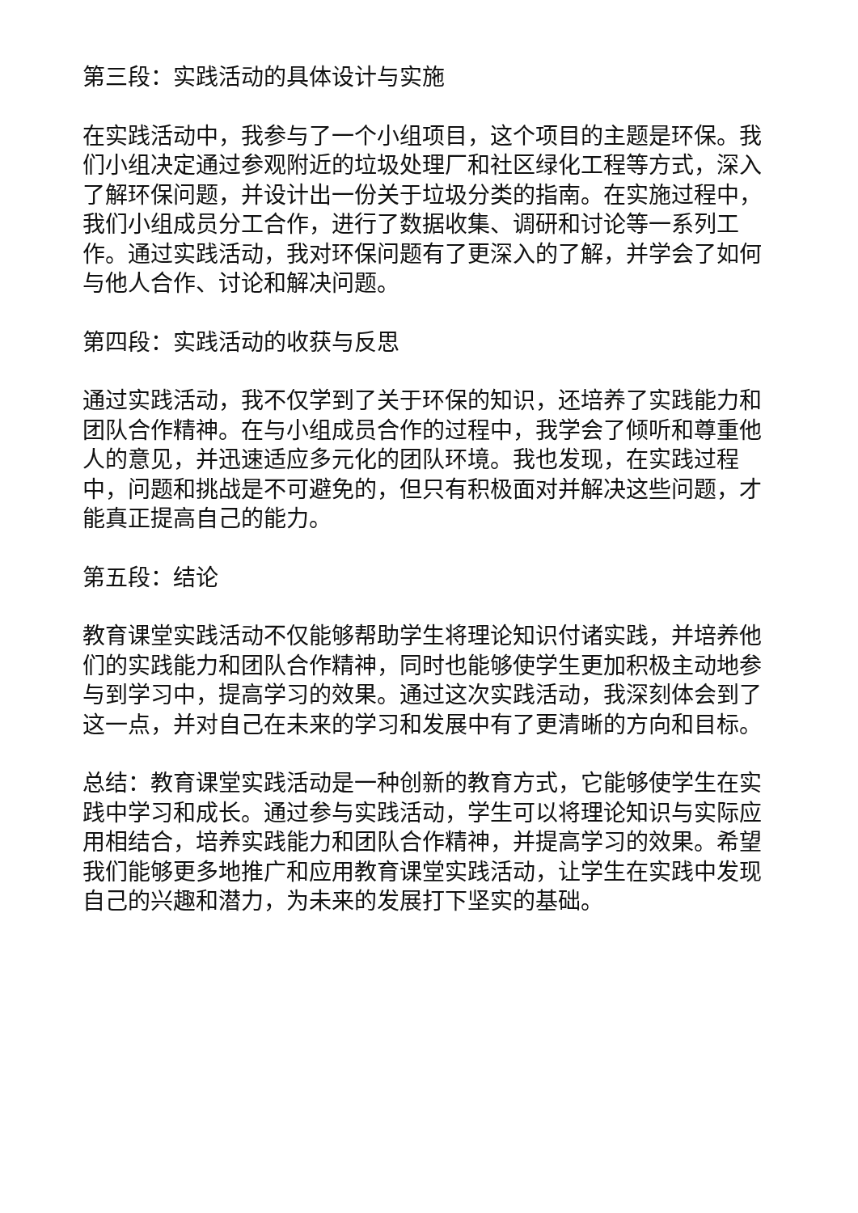第三段：实践活动的具体设计与实施
在实践活动中，我参与了一个小组项目，这个项目的主题是环保。我们小组决定通过参观附近的垃圾处理厂和社区绿化工程等方式，深入了解环保问题，并设计出一份关于垃圾分类的指南。在实施过程中，我们小组成员分工合作，进行了数据收集、调研和讨论等一系列工作。通过实践活动，我对环保问题有了更深入的了解，并学会了如何与他人合作、讨论和解决问题。
第四段：实践活动的收获与反思
通过实践活动，我不仅学到了关于环保的知识，还培养了实践能力和团队合作精神。在与小组成员合作的过程中，我学会了倾听和尊重他人的意见，并迅速适应多元化的团队环境。我也发现，在实践过程中，问题和挑战是不可避免的，但只有积极面对并解决这些问题，才能真正提高自己的能力。
第五段：结论
教育课堂实践活动不仅能够帮助学生将理论知识付诸实践，并培养他们的实践能力和团队合作精神，同时也能够使学生更加积极主动地参与到学习中，提高学习的效果。通过这次实践活动，我深刻体会到了这一点，并对自己在未来的学习和发展中有了更清晰的方向和目标。
总结：教育课堂实践活动是一种创新的教育方式，它能够使学生在实践中学习和成长。通过参与实践活动，学生可以将理论知识与实际应用相结合，培养实践能力和团队合作精神，并提高学习的效果。希望我们能够更多地推广和应用教育课堂实践活动，让学生在实践中发现自己的兴趣和潜力，为未来的发展打下坚实的基础。